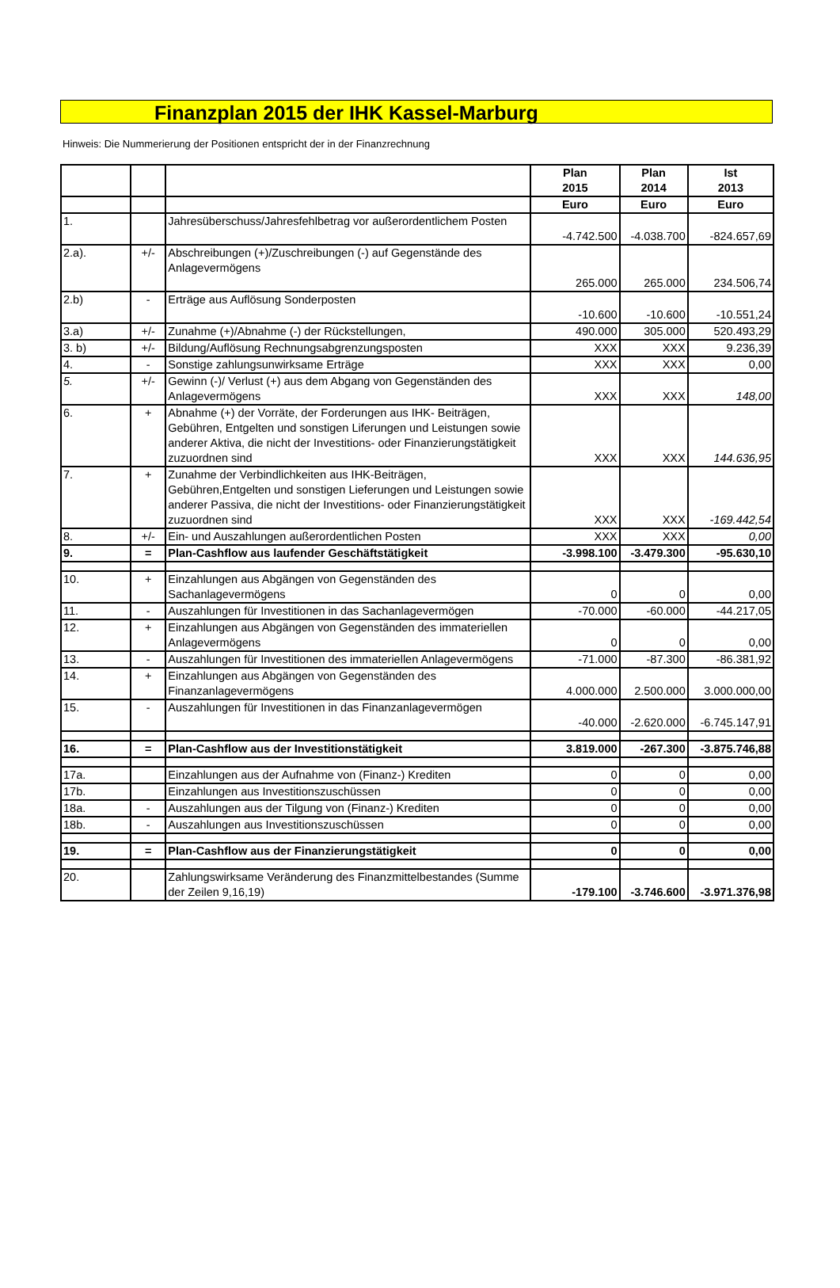Finanzplan 2015 der IHK Kassel-Marburg
Hinweis: Die Nummerierung der Positionen entspricht der in der Finanzrechnung
| | | | Plan 2015 | Plan 2014 | Ist 2013 |
| --- | --- | --- | --- | --- | --- |
| | | | Euro | Euro | Euro |
| 1. | | Jahresüberschuss/Jahresfehlbetrag vor außerordentlichem Posten | -4.742.500 | -4.038.700 | -824.657,69 |
| 2.a). | +/- | Abschreibungen (+)/Zuschreibungen (-) auf Gegenstände des Anlagevermögens | 265.000 | 265.000 | 234.506,74 |
| 2.b) | - | Erträge aus Auflösung Sonderposten | -10.600 | -10.600 | -10.551,24 |
| 3.a) | +/- | Zunahme (+)/Abnahme (-) der Rückstellungen, | 490.000 | 305.000 | 520.493,29 |
| 3. b) | +/- | Bildung/Auflösung Rechnungsabgrenzungsposten | XXX | XXX | 9.236,39 |
| 4. | - | Sonstige zahlungsunwirksame Erträge | XXX | XXX | 0,00 |
| 5. | +/- | Gewinn (-)/ Verlust (+) aus dem Abgang von Gegenständen des Anlagevermögens | XXX | XXX | 148,00 |
| 6. | + | Abnahme (+) der Vorräte, der Forderungen aus IHK- Beiträgen, Gebühren, Entgelten und sonstigen Liferungen und Leistungen sowie anderer Aktiva, die nicht der Investitions- oder Finanzierungstätigkeit zuzuordnen sind | XXX | XXX | 144.636,95 |
| 7. | + | Zunahme der Verbindlichkeiten aus IHK-Beiträgen, Gebühren,Entgelten und sonstigen Lieferungen und Leistungen sowie anderer Passiva, die nicht der Investitions- oder Finanzierungstätigkeit zuzuordnen sind | XXX | XXX | -169.442,54 |
| 8. | +/- | Ein- und Auszahlungen außerordentlichen Posten | XXX | XXX | 0,00 |
| 9. | = | Plan-Cashflow aus laufender Geschäftstätigkeit | -3.998.100 | -3.479.300 | -95.630,10 |
| 10. | + | Einzahlungen aus Abgängen von Gegenständen des Sachanlagevermögens | 0 | 0 | 0,00 |
| 11. | - | Auszahlungen für Investitionen in das Sachanlagevermögen | -70.000 | -60.000 | -44.217,05 |
| 12. | + | Einzahlungen aus Abgängen von Gegenständen des immateriellen Anlagevermögens | 0 | 0 | 0,00 |
| 13. | - | Auszahlungen für Investitionen des immateriellen Anlagevermögens | -71.000 | -87.300 | -86.381,92 |
| 14. | + | Einzahlungen aus Abgängen von Gegenständen des Finanzanlagevermögens | 4.000.000 | 2.500.000 | 3.000.000,00 |
| 15. | - | Auszahlungen für Investitionen in das Finanzanlagevermögen | -40.000 | -2.620.000 | -6.745.147,91 |
| 16. | = | Plan-Cashflow aus der Investitionstätigkeit | 3.819.000 | -267.300 | -3.875.746,88 |
| 17a. | | Einzahlungen aus der Aufnahme von (Finanz-) Krediten | 0 | 0 | 0,00 |
| 17b. | | Einzahlungen aus Investitionszuschüssen | 0 | 0 | 0,00 |
| 18a. | - | Auszahlungen aus der Tilgung von (Finanz-) Krediten | 0 | 0 | 0,00 |
| 18b. | - | Auszahlungen aus Investitionszuschüssen | 0 | 0 | 0,00 |
| 19. | = | Plan-Cashflow aus der Finanzierungstätigkeit | 0 | 0 | 0,00 |
| 20. | | Zahlungswirksame Veränderung des Finanzmittelbestandes (Summe der Zeilen 9,16,19) | -179.100 | -3.746.600 | -3.971.376,98 |